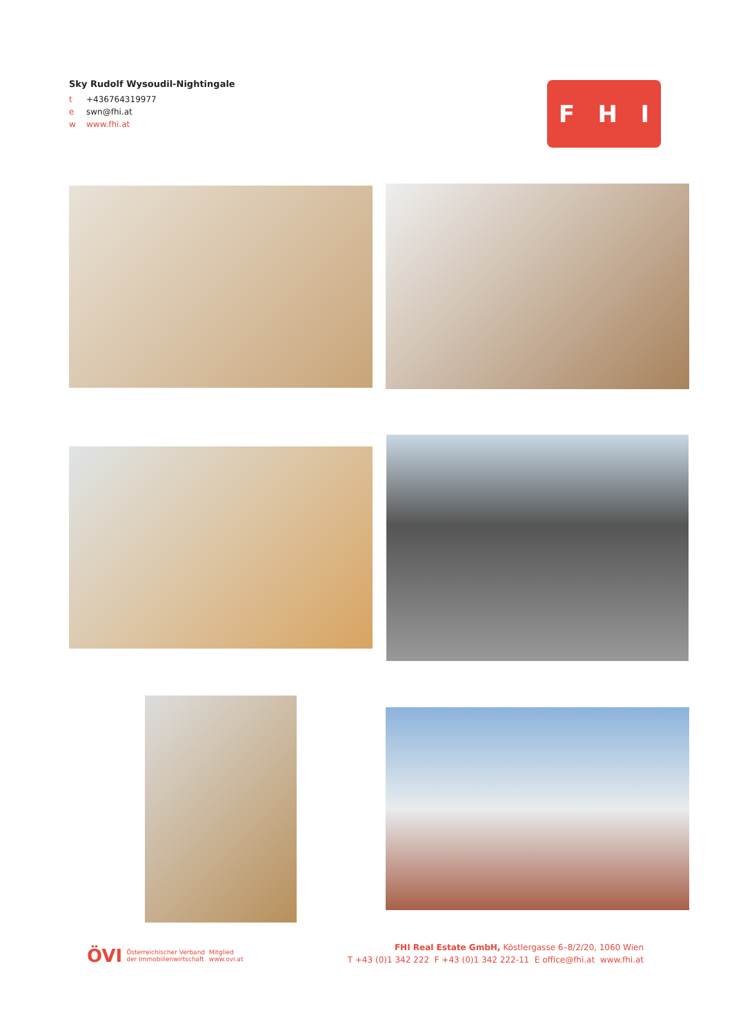Sky Rudolf Wysoudil-Nightingale
t +436764319977
e swn@fhi.at
w www.fhi.at
F H I
ÖVI
Österreichischer Verband
der Immobilienwirtschaft
Mitglied
www.ovi.at
FHI Real Estate GmbH, Köstlergasse 6–8/2/20, 1060 Wien
T +43 (0)1 342 222 F +43 (0)1 342 222-11 E office@fhi.at www.fhi.at